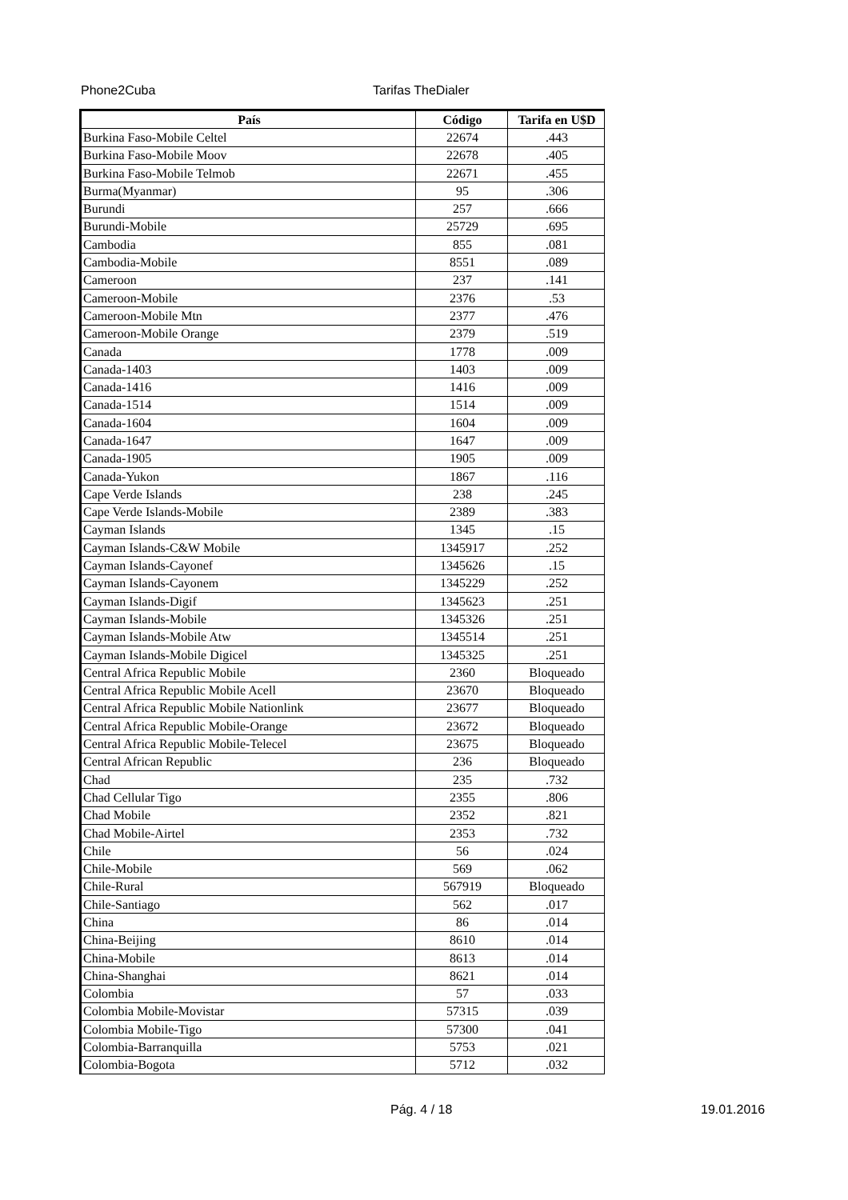Phone2Cuba Tarifas TheDialer
| País | Código | Tarifa en U$D |
| --- | --- | --- |
| Burkina Faso-Mobile Celtel | 22674 | .443 |
| Burkina Faso-Mobile Moov | 22678 | .405 |
| Burkina Faso-Mobile Telmob | 22671 | .455 |
| Burma(Myanmar) | 95 | .306 |
| Burundi | 257 | .666 |
| Burundi-Mobile | 25729 | .695 |
| Cambodia | 855 | .081 |
| Cambodia-Mobile | 8551 | .089 |
| Cameroon | 237 | .141 |
| Cameroon-Mobile | 2376 | .53 |
| Cameroon-Mobile Mtn | 2377 | .476 |
| Cameroon-Mobile Orange | 2379 | .519 |
| Canada | 1778 | .009 |
| Canada-1403 | 1403 | .009 |
| Canada-1416 | 1416 | .009 |
| Canada-1514 | 1514 | .009 |
| Canada-1604 | 1604 | .009 |
| Canada-1647 | 1647 | .009 |
| Canada-1905 | 1905 | .009 |
| Canada-Yukon | 1867 | .116 |
| Cape Verde Islands | 238 | .245 |
| Cape Verde Islands-Mobile | 2389 | .383 |
| Cayman Islands | 1345 | .15 |
| Cayman Islands-C&W Mobile | 1345917 | .252 |
| Cayman Islands-Cayonef | 1345626 | .15 |
| Cayman Islands-Cayonem | 1345229 | .252 |
| Cayman Islands-Digif | 1345623 | .251 |
| Cayman Islands-Mobile | 1345326 | .251 |
| Cayman Islands-Mobile Atw | 1345514 | .251 |
| Cayman Islands-Mobile Digicel | 1345325 | .251 |
| Central Africa Republic Mobile | 2360 | Bloqueado |
| Central Africa Republic Mobile Acell | 23670 | Bloqueado |
| Central Africa Republic Mobile Nationlink | 23677 | Bloqueado |
| Central Africa Republic Mobile-Orange | 23672 | Bloqueado |
| Central Africa Republic Mobile-Telecel | 23675 | Bloqueado |
| Central African Republic | 236 | Bloqueado |
| Chad | 235 | .732 |
| Chad Cellular Tigo | 2355 | .806 |
| Chad Mobile | 2352 | .821 |
| Chad Mobile-Airtel | 2353 | .732 |
| Chile | 56 | .024 |
| Chile-Mobile | 569 | .062 |
| Chile-Rural | 567919 | Bloqueado |
| Chile-Santiago | 562 | .017 |
| China | 86 | .014 |
| China-Beijing | 8610 | .014 |
| China-Mobile | 8613 | .014 |
| China-Shanghai | 8621 | .014 |
| Colombia | 57 | .033 |
| Colombia Mobile-Movistar | 57315 | .039 |
| Colombia Mobile-Tigo | 57300 | .041 |
| Colombia-Barranquilla | 5753 | .021 |
| Colombia-Bogota | 5712 | .032 |
Pág. 4 / 18 19.01.2016